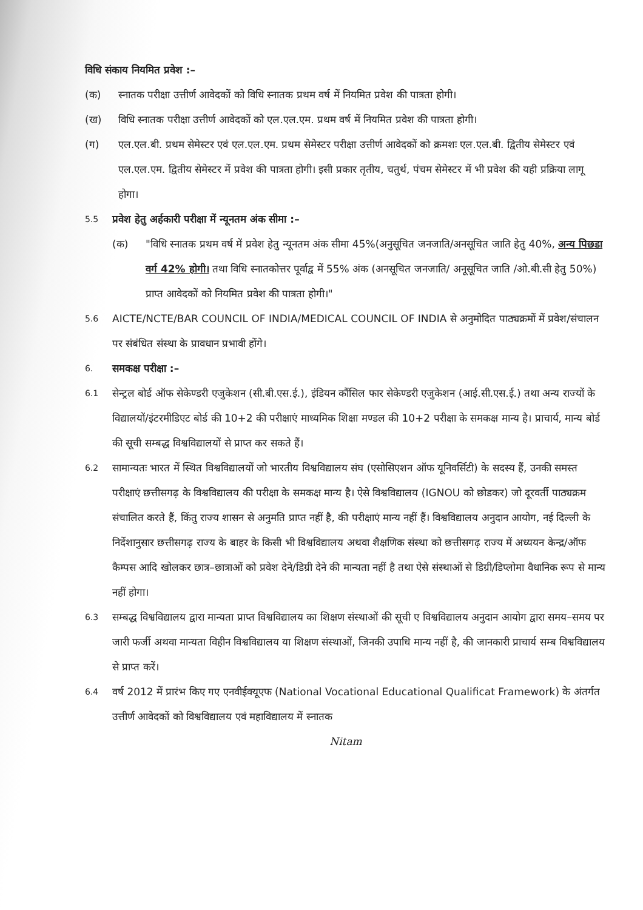विधि संकाय नियमित प्रवेश :–
(क) स्नातक परीक्षा उत्तीर्ण आवेदकों को विधि स्नातक प्रथम वर्ष में नियमित प्रवेश की पात्रता होगी।
(ख) विधि स्नातक परीक्षा उत्तीर्ण आवेदकों को एल.एल.एम. प्रथम वर्ष में नियमित प्रवेश की पात्रता होगी।
(ग) एल.एल.बी. प्रथम सेमेस्टर एवं एल.एल.एम. प्रथम सेमेस्टर परीक्षा उत्तीर्ण आवेदकों को क्रमशः एल.एल.बी. द्वितीय सेमेस्टर एवं एल.एल.एम. द्वितीय सेमेस्टर में प्रवेश की पात्रता होगी। इसी प्रकार तृतीय, चतुर्थ, पंचम सेमेस्टर में भी प्रवेश की यही प्रक्रिया लागू होगा।
5.5 प्रवेश हेतु अर्हकारी परीक्षा में न्यूनतम अंक सीमा :–
(क) "विधि स्नातक प्रथम वर्ष में प्रवेश हेतु न्यूनतम अंक सीमा 45%(अनुसूचित जनजाति/अनसूचित जाति हेतु 40%, अन्य पिछडा वर्ग 42% होगी। तथा विधि स्नातकोत्तर पूर्वाद्व में 55% अंक (अनसूचित जनजाति/ अनूसूचित जाति /ओ.बी.सी हेतु 50%) प्राप्त आवेदकों को नियमित प्रवेश की पात्रता होगी।"
5.6 AICTE/NCTE/BAR COUNCIL OF INDIA/MEDICAL COUNCIL OF INDIA से अनुमोदित पाठ्यक्रमों में प्रवेश/संचालन पर संबंधित संस्था के प्रावधान प्रभावी होंगे।
6. समकक्ष परीक्षा :–
6.1 सेन्ट्रल बोर्ड ऑफ सेकेण्डरी एजुकेशन (सी.बी.एस.ई.), इंडियन कौंसिल फार सेकेण्डरी एजुकेशन (आई.सी.एस.ई.) तथा अन्य राज्यों के विद्यालयों/इंटरमीडिएट बोर्ड की 10+2 की परीक्षाएं माध्यमिक शिक्षा मण्डल की 10+2 परीक्षा के समकक्ष मान्य है। प्राचार्य, मान्य बोर्ड की सूची सम्बद्ध विश्वविद्यालयों से प्राप्त कर सकते हैं।
6.2 सामान्यतः भारत में स्थित विश्वविद्यालयों जो भारतीय विश्वविद्यालय संघ (एसोसिएशन ऑफ यूनिवर्सिटी) के सदस्य हैं, उनकी समस्त परीक्षाएं छत्तीसगढ़ के विश्वविद्यालय की परीक्षा के समकक्ष मान्य है। ऐसे विश्वविद्यालय (IGNOU को छोडकर) जो दूरवर्ती पाठ्यक्रम संचालित करते हैं, किंतु राज्य शासन से अनुमति प्राप्त नहीं है, की परीक्षाएं मान्य नहीं हैं। विश्वविद्यालय अनुदान आयोग, नई दिल्ली के निर्देशानुसार छत्तीसगढ़ राज्य के बाहर के किसी भी विश्वविद्यालय अथवा शैक्षणिक संस्था को छत्तीसगढ़ राज्य में अध्ययन केन्द्र/ऑफ कैम्पस आदि खोलकर छात्र–छात्राओं को प्रवेश देने/डिग्री देने की मान्यता नहीं है तथा ऐसे संस्थाओं से डिग्री/डिप्लोमा वैधानिक रूप से मान्य नहीं होगा।
6.3 सम्बद्ध विश्वविद्यालय द्वारा मान्यता प्राप्त विश्वविद्यालय का शिक्षण संस्थाओं की सूची ए विश्वविद्यालय अनुदान आयोग द्वारा समय–समय पर जारी फर्जी अथवा मान्यता विहीन विश्वविद्यालय या शिक्षण संस्थाओं, जिनकी उपाधि मान्य नहीं है, की जानकारी प्राचार्य सम्ब विश्वविद्यालय से प्राप्त करें।
6.4 वर्ष 2012 में प्रारंभ किए गए एनवीईक्यूएफ (National Vocational Educational Qualificat Framework) के अंतर्गत उत्तीर्ण आवेदकों को विश्वविद्यालय एवं महाविद्यालय में स्नातक
Nitam